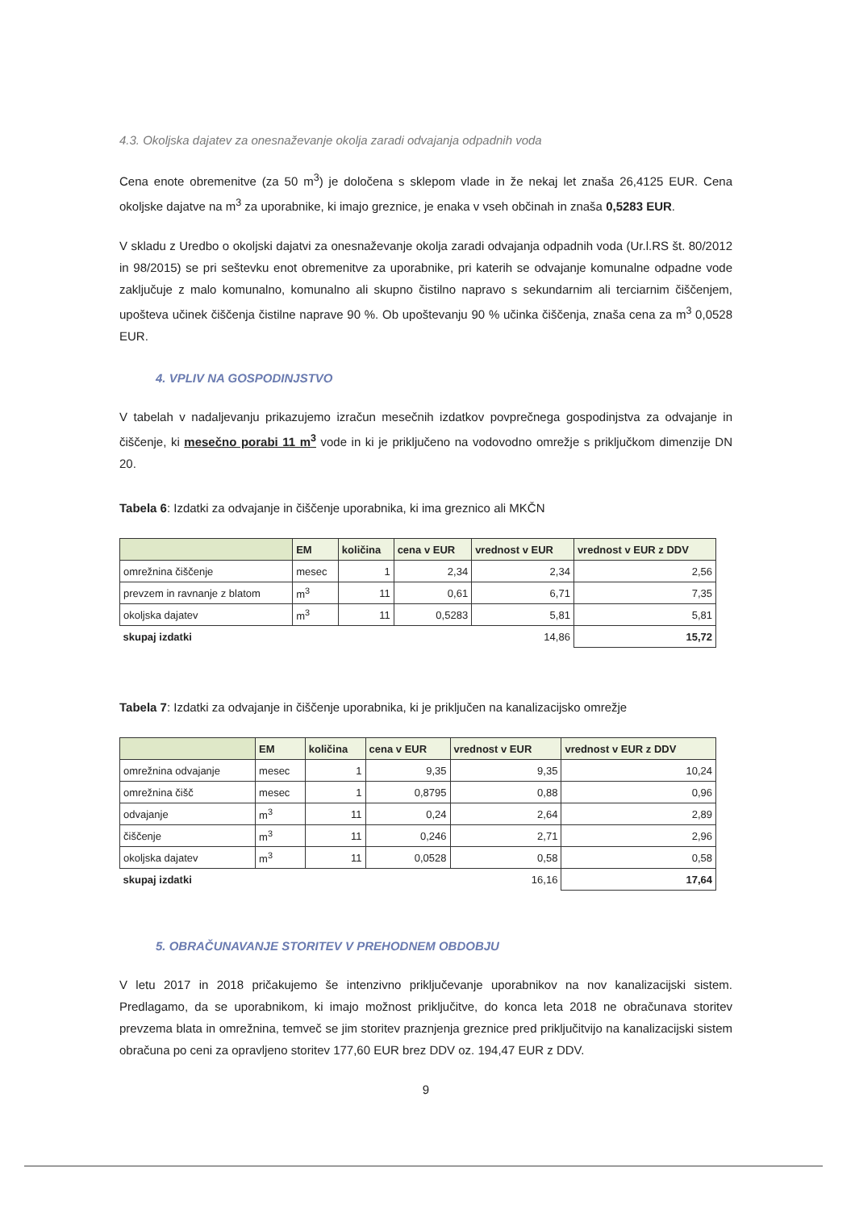4.3. Okoljska dajatev za onesnaževanje okolja zaradi odvajanja odpadnih voda
Cena enote obremenitve (za 50 m<sup>3</sup>) je določena s sklepom vlade in že nekaj let znaša 26,4125 EUR. Cena okoljske dajatve na m<sup>3</sup> za uporabnike, ki imajo greznice, je enaka v vseh občinah in znaša 0,5283 EUR.
V skladu z Uredbo o okoljski dajatvi za onesnaževanje okolja zaradi odvajanja odpadnih voda (Ur.l.RS št. 80/2012 in 98/2015) se pri seštevku enot obremenitve za uporabnike, pri katerih se odvajanje komunalne odpadne vode zaključuje z malo komunalno, komunalno ali skupno čistilno napravo s sekundarnim ali terciarnim čiščenjem, upošteva učinek čiščenja čistilne naprave 90 %. Ob upoštevanju 90 % učinka čiščenja, znaša cena za m<sup>3</sup> 0,0528 EUR.
4. VPLIV NA GOSPODINJSTVO
V tabelah v nadaljevanju prikazujemo izračun mesečnih izdatkov povprečnega gospodinjstva za odvajanje in čiščenje, ki mesečno porabi 11 m<sup>3</sup> vode in ki je priključeno na vodovodno omrežje s priključkom dimenzije DN 20.
Tabela 6: Izdatki za odvajanje in čiščenje uporabnika, ki ima greznico ali MKČN
| | EM | količina | cena v EUR | vrednost v EUR | vrednost v EUR z DDV |
| --- | --- | --- | --- | --- | --- |
| omrežnina čiščenje | mesec | 1 | 2,34 | 2,34 | 2,56 |
| prevzem in ravnanje z blatom | m<sup>3</sup> | 11 | 0,61 | 6,71 | 7,35 |
| okoljska dajatev | m<sup>3</sup> | 11 | 0,5283 | 5,81 | 5,81 |
| skupaj izdatki | | | | 14,86 | 15,72 |
Tabela 7: Izdatki za odvajanje in čiščenje uporabnika, ki je priključen na kanalizacijsko omrežje
| | EM | količina | cena v EUR | vrednost v EUR | vrednost v EUR z DDV |
| --- | --- | --- | --- | --- | --- |
| omrežnina odvajanje | mesec | 1 | 9,35 | 9,35 | 10,24 |
| omrežnina čišč | mesec | 1 | 0,8795 | 0,88 | 0,96 |
| odvajanje | m<sup>3</sup> | 11 | 0,24 | 2,64 | 2,89 |
| čiščenje | m<sup>3</sup> | 11 | 0,246 | 2,71 | 2,96 |
| okoljska dajatev | m<sup>3</sup> | 11 | 0,0528 | 0,58 | 0,58 |
| skupaj izdatki | | | | 16,16 | 17,64 |
5. OBRAČUNAVANJE STORITEV V PREHODNEM OBDOBJU
V letu 2017 in 2018 pričakujemo še intenzivno priključevanje uporabnikov na nov kanalizacijski sistem. Predlagamo, da se uporabnikom, ki imajo možnost priključitve, do konca leta 2018 ne obračunava storitev prevzema blata in omrežnina, temveč se jim storitev praznjenja greznice pred priključitvijo na kanalizacijski sistem obračuna po ceni za opravljeno storitev 177,60 EUR brez DDV oz. 194,47 EUR z DDV.
9